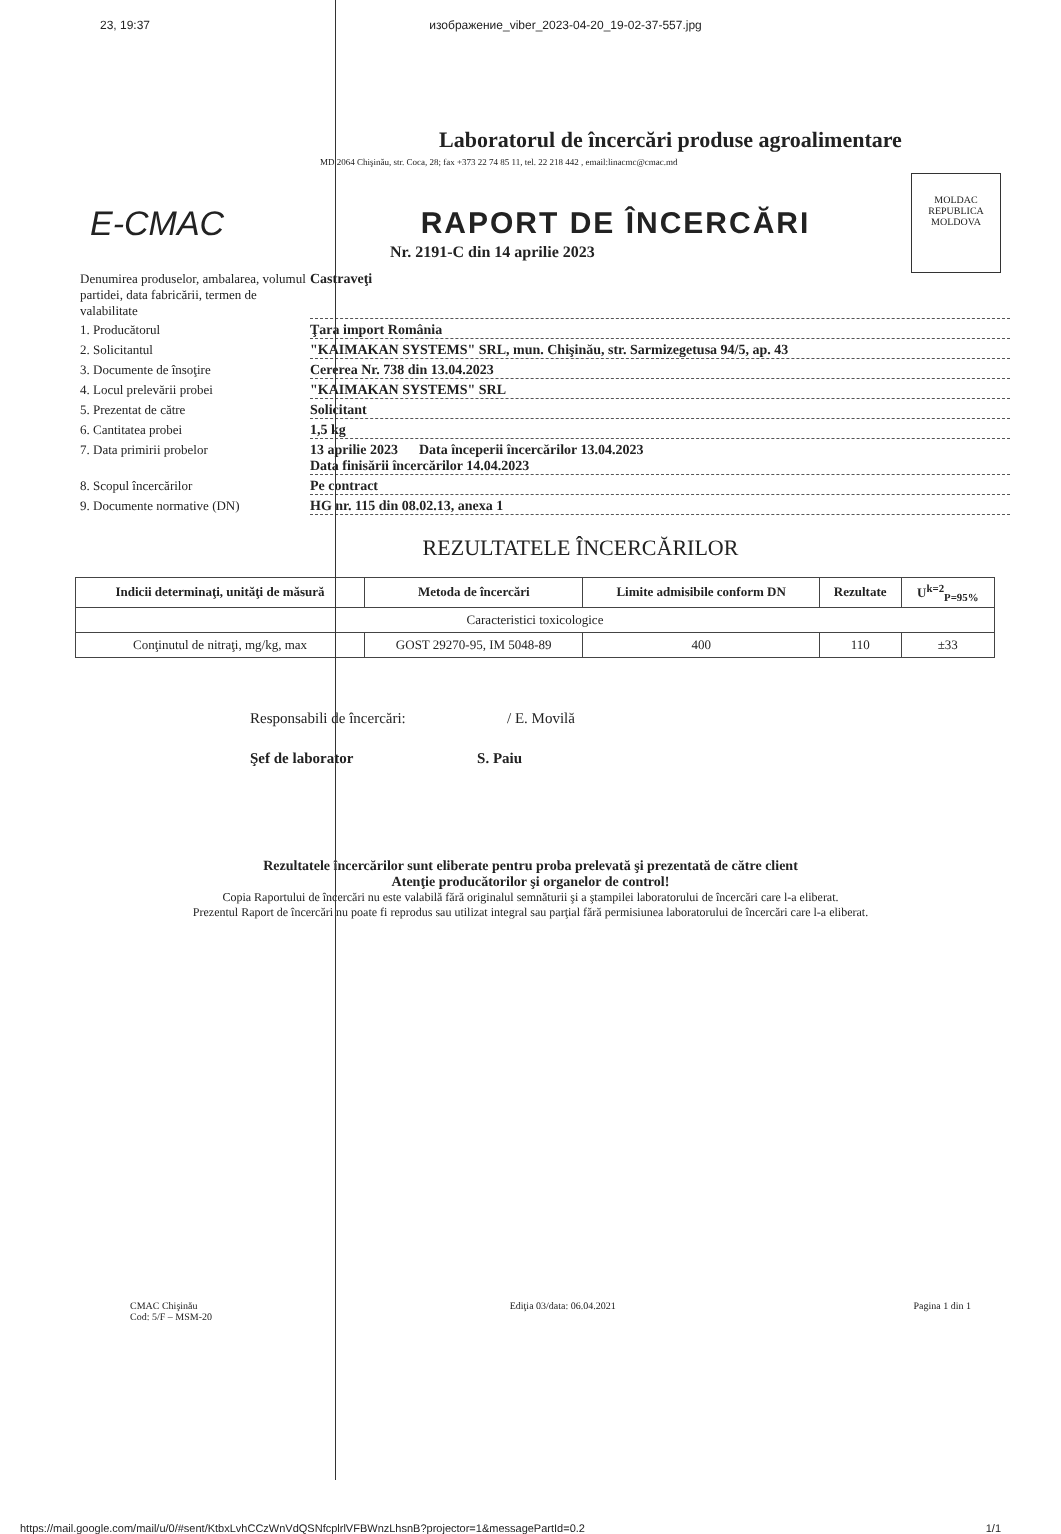23, 19:37 изображение_viber_2023-04-20_19-02-37-557.jpg
Laboratorul de încercări produse agroalimentare
MD 2064 Chişinău, str. Coca, 28; fax +373 22 74 85 11, tel. 22 218 442 , email:linacmc@cmac.md
E-CMAC RAPORT DE ÎNCERCĂRI
MOLDAC
REPUBLICA MOLDOVA
Nr. 2191-C din 14 aprilie 2023
Denumirea produselor, ambalarea, volumul partidei, data fabricării, termen de valabilitate
Castraveţi
1. Producătorul
Ţara import România
2. Solicitantul
"KAIMAKAN SYSTEMS" SRL, mun. Chişinău, str. Sarmizegetusa 94/5, ap. 43
3. Documente de însoţire
Cererea Nr. 738 din 13.04.2023
4. Locul prelevării probei
"KAIMAKAN SYSTEMS" SRL
5. Prezentat de către
Solicitant
6. Cantitatea probei
1,5 kg
7. Data primirii probelor
13 aprilie 2023 Data începerii încercărilor 13.04.2023
Data finisării încercărilor 14.04.2023
8. Scopul încercărilor
Pe contract
9. Documente normative (DN)
HG nr. 115 din 08.02.13, anexa 1
REZULTATELE ÎNCERCĂRILOR
| Indicii determinaţi, unităţi de măsură | Metoda de încercări | Limite admisibile conform DN | Rezultate | U<sup>k=2</sup><sub>P=95%</sub> |
| --- | --- | --- | --- | --- |
| Caracteristici toxicologice | | | | |
| Conţinutul de nitraţi, mg/kg, max | GOST 29270-95, IM 5048-89 | 400 | 110 | ±33 |
Responsabili de încercări: / E. Movilă
Şef de laborator S. Paiu
Rezultatele încercărilor sunt eliberate pentru proba prelevată şi prezentată de către client
Atenţie producătorilor şi organelor de control!
Copia Raportului de încercări nu este valabilă fără originalul semnăturii şi a ştampilei laboratorului de încercări care l-a eliberat.
Prezentul Raport de încercări nu poate fi reprodus sau utilizat integral sau parţial fără permisiunea laboratorului de încercări care l-a eliberat.
CMAC Chişinău
Cod: 5/F – MSM-20 Ediţia 03/data: 06.04.2021 Pagina 1 din 1
https://mail.google.com/mail/u/0/#sent/KtbxLvhCCzWnVdQSNfcplrlVFBWnzLhsnB?projector=1&messagePartId=0.2 1/1